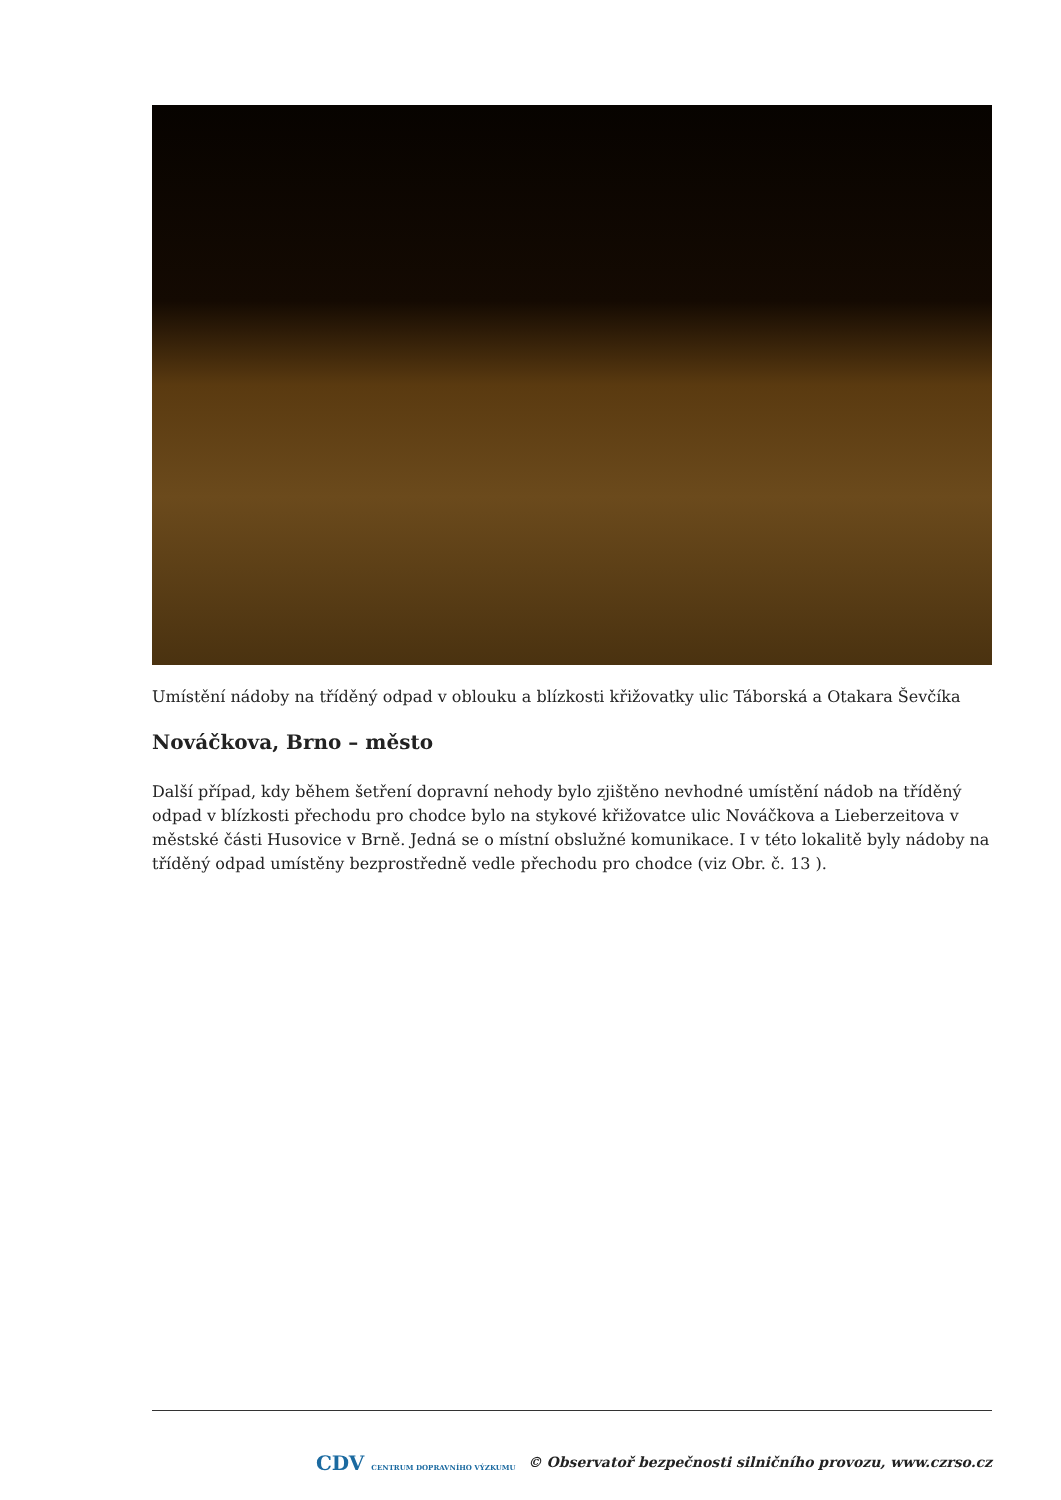Umístění nádoby na tříděný odpad v oblouku a blízkosti křižovatky ulic Táborská a Otakara Ševčíka
Nováčkova, Brno – město
Další případ, kdy během šetření dopravní nehody bylo zjištěno nevhodné umístění nádob na tříděný odpad v blízkosti přechodu pro chodce bylo na stykové křižovatce ulic Nováčkova a Lieberzeitova v městské části Husovice v Brně. Jedná se o místní obslužné komunikace. I v této lokalitě byly nádoby na tříděný odpad umístěny bezprostředně vedle přechodu pro chodce (viz Obr. č. 13 ).
CDV CENTRUM DOPRAVNÍHO VÝZKUMU © Observatoř bezpečnosti silničního provozu, www.czrso.cz